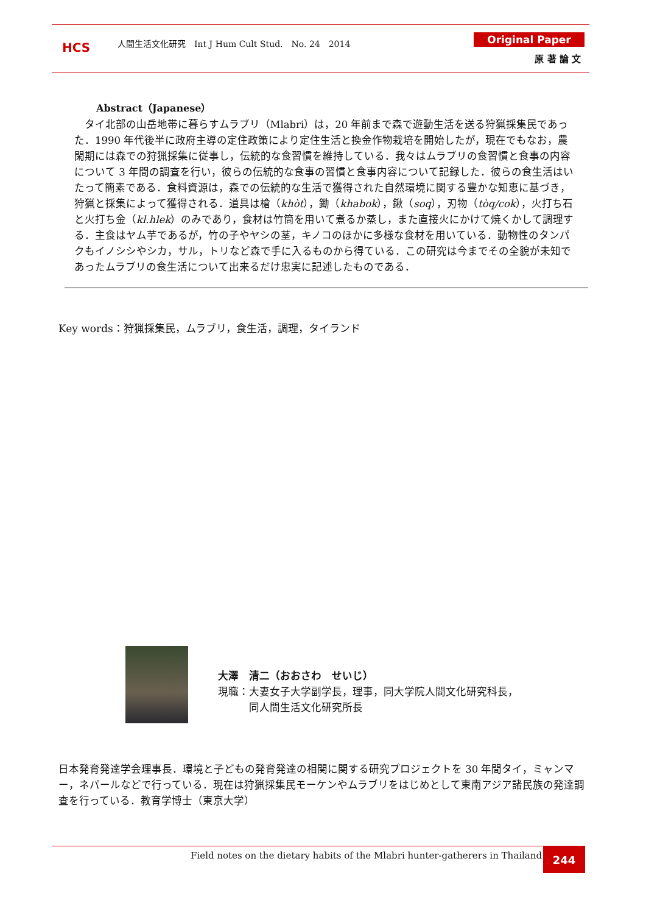HCS
人間生活文化研究　Int J Hum Cult Stud.　No. 24　2014
Original Paper
原 著 論 文
Abstract（Japanese）
タイ北部の山岳地帯に暮らすムラブリ（Mlabri）は，20 年前まで森で遊動生活を送る狩猟採集民であった．1990 年代後半に政府主導の定住政策により定住生活と換金作物栽培を開始したが，現在でもなお，農閑期には森での狩猟採集に従事し，伝統的な食習慣を維持している．我々はムラブリの食習慣と食事の内容について 3 年間の調査を行い，彼らの伝統的な食事の習慣と食事内容について記録した．彼らの食生活はいたって簡素である．食料資源は，森での伝統的な生活で獲得された自然環境に関する豊かな知恵に基づき，狩猟と採集によって獲得される．道具は槍（khòt），鋤（khabok），鍬（soq），刃物（tòq/cok），火打ち石と火打ち金（kl.hlek）のみであり，食材は竹筒を用いて煮るか蒸し，また直接火にかけて焼くかして調理する．主食はヤム芋であるが，竹の子やヤシの茎，キノコのほかに多様な食材を用いている．動物性のタンパクもイノシシやシカ，サル，トリなど森で手に入るものから得ている．この研究は今までその全貌が未知であったムラブリの食生活について出来るだけ忠実に記述したものである．
Key words：狩猟採集民，ムラブリ，食生活，調理，タイランド
大澤　清二（おおさわ　せいじ）
現職：大妻女子大学副学長，理事，同大学院人間文化研究科長，
　　　同人間生活文化研究所長
日本発育発達学会理事長．環境と子どもの発育発達の相関に関する研究プロジェクトを 30 年間タイ，ミャンマー，ネパールなどで行っている．現在は狩猟採集民モーケンやムラブリをはじめとして東南アジア諸民族の発達調査を行っている．教育学博士（東京大学）
Field notes on the dietary habits of the Mlabri hunter-gatherers in Thailand 244